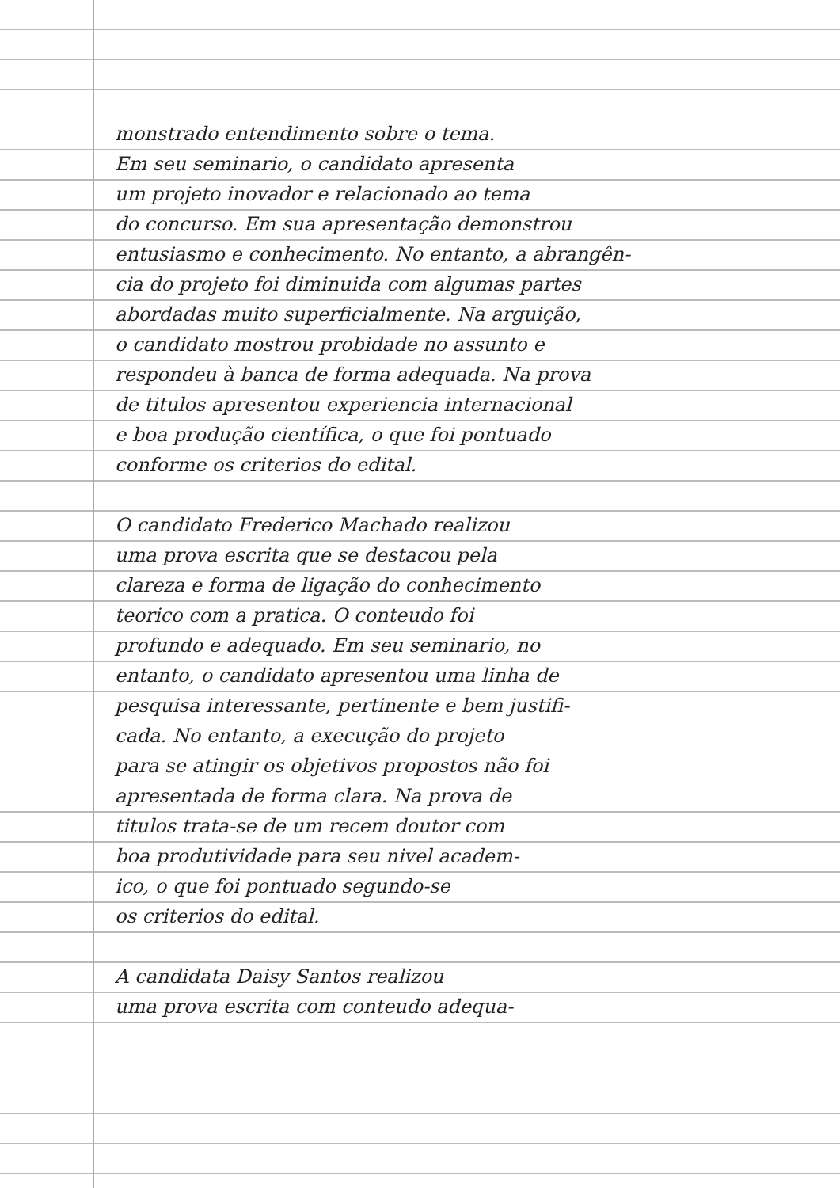monstrado entendimento sobre o tema.
Em seu seminario, o candidato apresenta
um projeto inovador e relacionado ao tema
do concurso. Em sua apresentação demonstrou
entusiasmo e conhecimento. No entanto, a abrangên-
cia do projeto foi diminuida com algumas partes
abordadas muito superficialmente. Na arguição,
o candidato mostrou probidade no assunto e
respondeu à banca de forma adequada. Na prova
de titulos apresentou experiencia internacional
e boa produção científica, o que foi pontuado
conforme os criterios do edital.
O candidato Frederico Machado realizou
uma prova escrita que se destacou pela
clareza e forma de ligação do conhecimento
teorico com a pratica. O conteudo foi
profundo e adequado. Em seu seminario, no
entanto, o candidato apresentou uma linha de
pesquisa interessante, pertinente e bem justifi-
cada. No entanto, a execução do projeto
para se atingir os objetivos propostos não foi
apresentada de forma clara. Na prova de
titulos trata-se de um recem doutor com
boa produtividade para seu nivel academ-
ico, o que foi pontuado segundo-se
os criterios do edital.
A candidata Daisy Santos realizou
uma prova escrita com conteudo adequa-